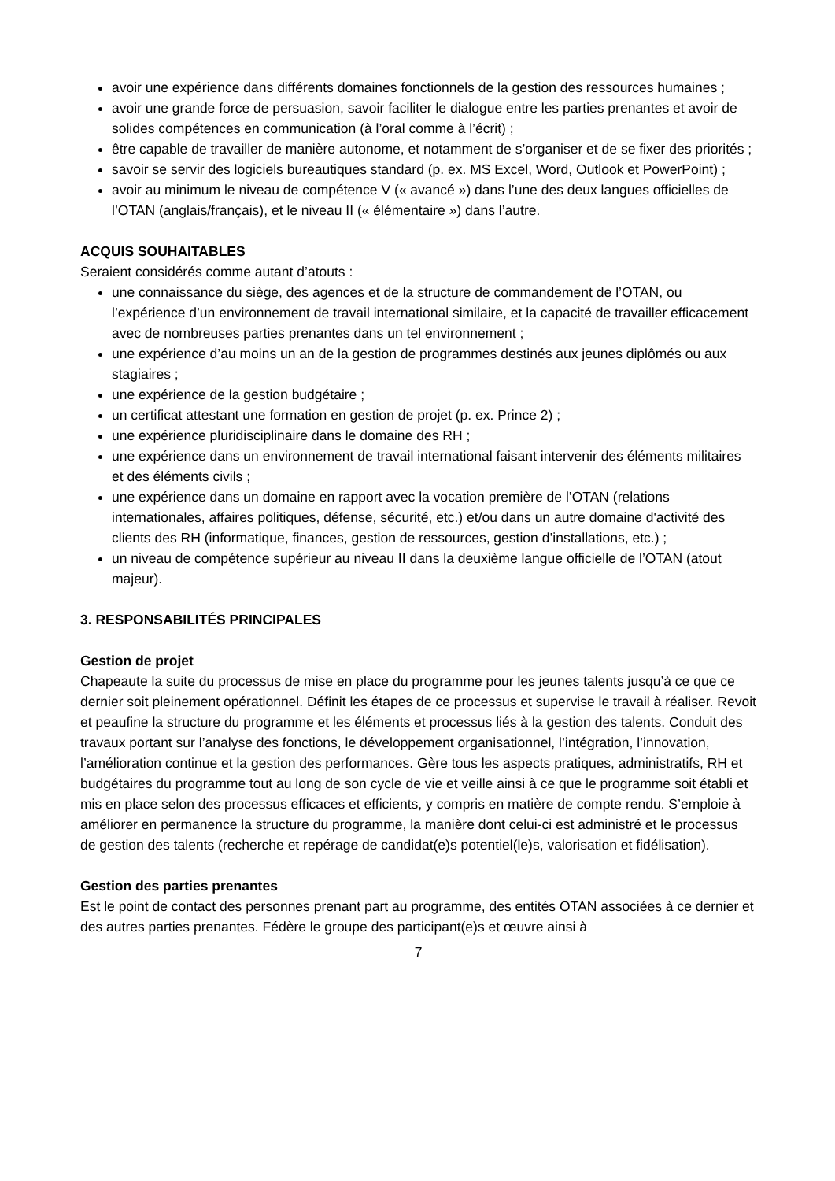avoir une expérience dans différents domaines fonctionnels de la gestion des ressources humaines ;
avoir une grande force de persuasion, savoir faciliter le dialogue entre les parties prenantes et avoir de solides compétences en communication (à l’oral comme à l’écrit) ;
être capable de travailler de manière autonome, et notamment de s’organiser et de se fixer des priorités ;
savoir se servir des logiciels bureautiques standard (p. ex. MS Excel, Word, Outlook et PowerPoint) ;
avoir au minimum le niveau de compétence V (« avancé ») dans l’une des deux langues officielles de l’OTAN (anglais/français), et le niveau II (« élémentaire ») dans l’autre.
ACQUIS SOUHAITABLES
Seraient considérés comme autant d’atouts :
une connaissance du siège, des agences et de la structure de commandement de l’OTAN, ou l’expérience d’un environnement de travail international similaire, et la capacité de travailler efficacement avec de nombreuses parties prenantes dans un tel environnement ;
une expérience d’au moins un an de la gestion de programmes destinés aux jeunes diplômés ou aux stagiaires ;
une expérience de la gestion budgétaire ;
un certificat attestant une formation en gestion de projet (p. ex. Prince 2) ;
une expérience pluridisciplinaire dans le domaine des RH ;
une expérience dans un environnement de travail international faisant intervenir des éléments militaires et des éléments civils ;
une expérience dans un domaine en rapport avec la vocation première de l’OTAN (relations internationales, affaires politiques, défense, sécurité, etc.) et/ou dans un autre domaine d'activité des clients des RH (informatique, finances, gestion de ressources, gestion d’installations, etc.) ;
un niveau de compétence supérieur au niveau II dans la deuxième langue officielle de l’OTAN (atout majeur).
3. RESPONSABILITÉS PRINCIPALES
Gestion de projet
Chapeaute la suite du processus de mise en place du programme pour les jeunes talents jusqu’à ce que ce dernier soit pleinement opérationnel. Définit les étapes de ce processus et supervise le travail à réaliser. Revoit et peaufine la structure du programme et les éléments et processus liés à la gestion des talents. Conduit des travaux portant sur l’analyse des fonctions, le développement organisationnel, l’intégration, l’innovation, l’amélioration continue et la gestion des performances. Gère tous les aspects pratiques, administratifs, RH et budgétaires du programme tout au long de son cycle de vie et veille ainsi à ce que le programme soit établi et mis en place selon des processus efficaces et efficients, y compris en matière de compte rendu. S’emploie à améliorer en permanence la structure du programme, la manière dont celui-ci est administré et le processus de gestion des talents (recherche et repérage de candidat(e)s potentiel(le)s, valorisation et fidélisation).
Gestion des parties prenantes
Est le point de contact des personnes prenant part au programme, des entités OTAN associées à ce dernier et des autres parties prenantes. Fédère le groupe des participant(e)s et œuvre ainsi à
7